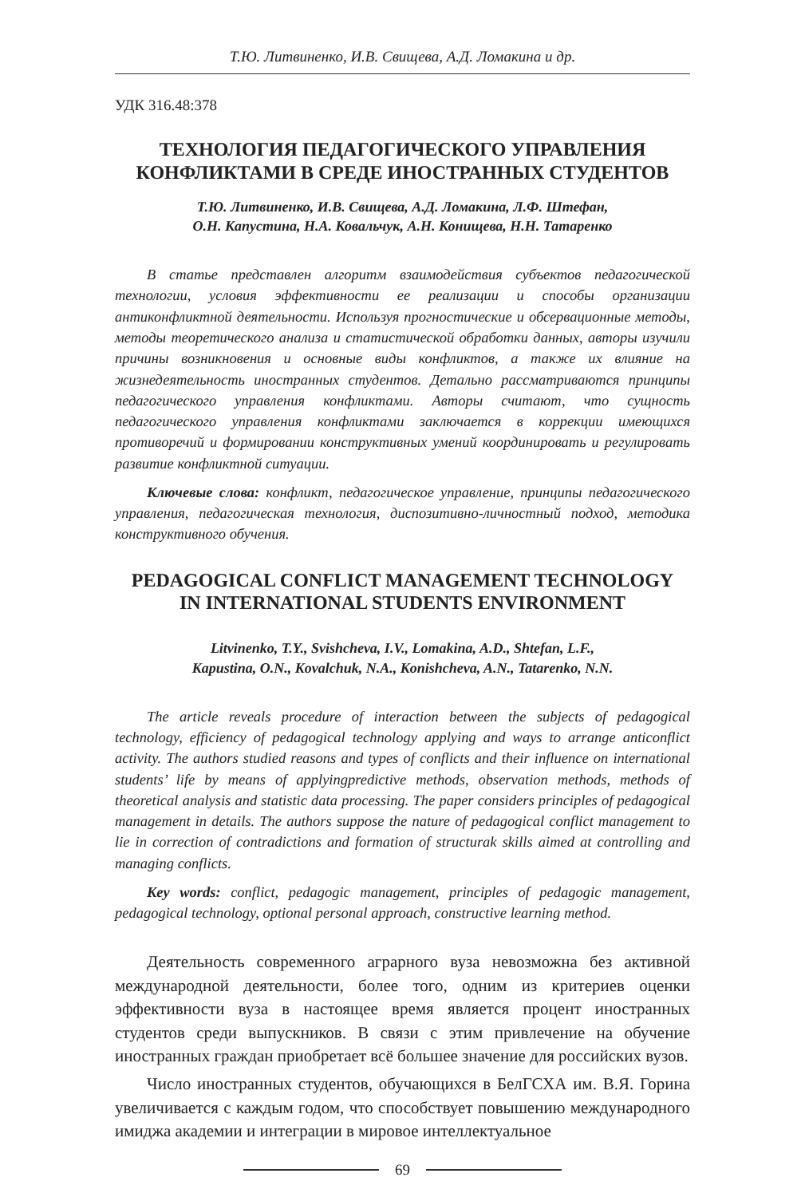Т.Ю. Литвиненко, И.В. Свищева, А.Д. Ломакина и др.
УДК 316.48:378
ТЕХНОЛОГИЯ ПЕДАГОГИЧЕСКОГО УПРАВЛЕНИЯ
КОНФЛИКТАМИ В СРЕДЕ ИНОСТРАННЫХ СТУДЕНТОВ
Т.Ю. Литвиненко, И.В. Свищева, А.Д. Ломакина, Л.Ф. Штефан,
О.Н. Капустина, Н.А. Ковальчук, А.Н. Конищева, Н.Н. Татаренко
В статье представлен алгоритм взаимодействия субъектов педагогической технологии, условия эффективности ее реализации и способы организации антиконфликтной деятельности. Используя прогностические и обсервационные методы, методы теоретического анализа и статистической обработки данных, авторы изучили причины возникновения и основные виды конфликтов, а также их влияние на жизнедеятельность иностранных студентов. Детально рассматриваются принципы педагогического управления конфликтами. Авторы считают, что сущность педагогического управления конфликтами заключается в коррекции имеющихся противоречий и формировании конструктивных умений координировать и регулировать развитие конфликтной ситуации.
Ключевые слова: конфликт, педагогическое управление, принципы педагогического управления, педагогическая технология, диспозитивно-личностный подход, методика конструктивного обучения.
PEDAGOGICAL CONFLICT MANAGEMENT TECHNOLOGY
IN INTERNATIONAL STUDENTS ENVIRONMENT
Litvinenko, T.Y., Svishcheva, I.V., Lomakina, A.D., Shtefan, L.F.,
Kapustina, O.N., Kovalchuk, N.A., Konishcheva, A.N., Tatarenko, N.N.
The article reveals procedure of interaction between the subjects of pedagogical technology, efficiency of pedagogical technology applying and ways to arrange anticonflict activity. The authors studied reasons and types of conflicts and their influence on international students’ life by means of applyingpredictive methods, observation methods, methods of theoretical analysis and statistic data processing. The paper considers principles of pedagogical management in details. The authors suppose the nature of pedagogical conflict management to lie in correction of contradictions and formation of structurak skills aimed at controlling and managing conflicts.
Key words: conflict, pedagogic management, principles of pedagogic management, pedagogical technology, optional personal approach, constructive learning method.
Деятельность современного аграрного вуза невозможна без активной международной деятельности, более того, одним из критериев оценки эффективности вуза в настоящее время является процент иностранных студентов среди выпускников. В связи с этим привлечение на обучение иностранных граждан приобретает всё большее значение для российских вузов.
Число иностранных студентов, обучающихся в БелГСХА им. В.Я. Горина увеличивается с каждым годом, что способствует повышению международного имиджа академии и интеграции в мировое интеллектуальное
69